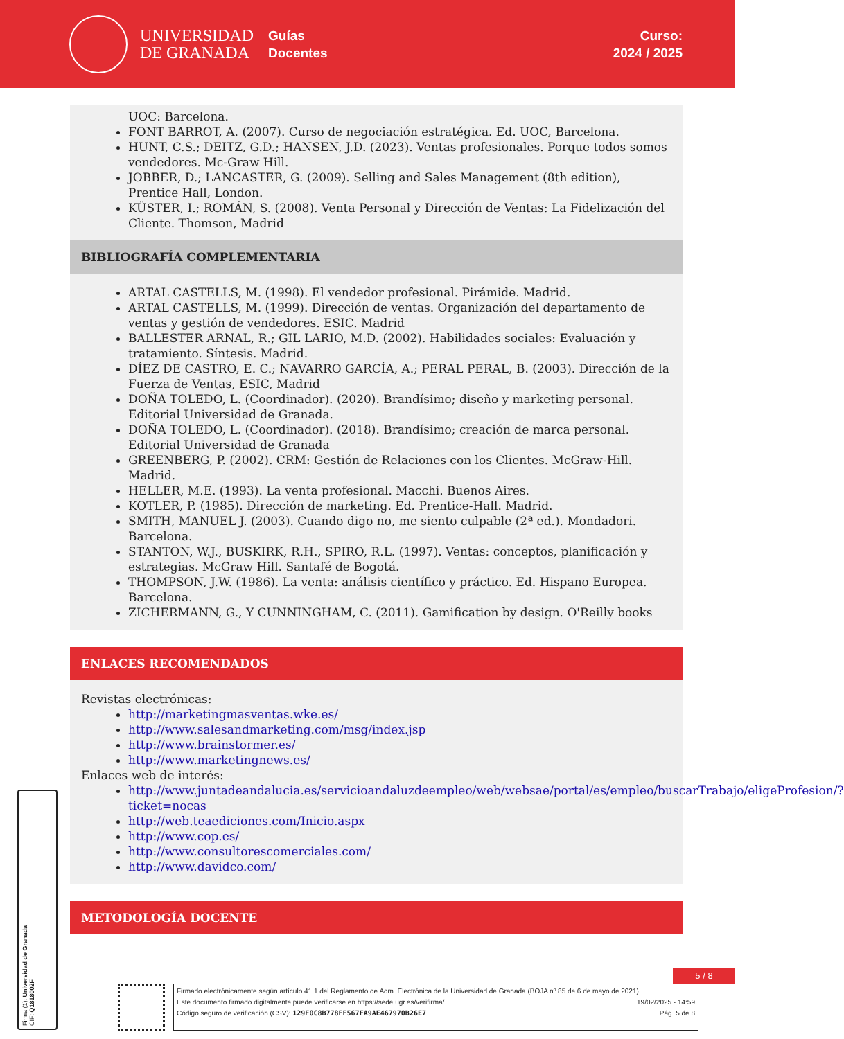UNIVERSIDAD
DE GRANADA
Guías
Docentes
Curso:
2024 / 2025
UOC: Barcelona.
FONT BARROT, A. (2007). Curso de negociación estratégica. Ed. UOC, Barcelona.
HUNT, C.S.; DEITZ, G.D.; HANSEN, J.D. (2023). Ventas profesionales. Porque todos somos vendedores. Mc-Graw Hill.
JOBBER, D.; LANCASTER, G. (2009). Selling and Sales Management (8th edition), Prentice Hall, London.
KÜSTER, I.; ROMÁN, S. (2008). Venta Personal y Dirección de Ventas: La Fidelización del Cliente. Thomson, Madrid
BIBLIOGRAFÍA COMPLEMENTARIA
ARTAL CASTELLS, M. (1998). El vendedor profesional. Pirámide. Madrid.
ARTAL CASTELLS, M. (1999). Dirección de ventas. Organización del departamento de ventas y gestión de vendedores. ESIC. Madrid
BALLESTER ARNAL, R.; GIL LARIO, M.D. (2002). Habilidades sociales: Evaluación y tratamiento. Síntesis. Madrid.
DÍEZ DE CASTRO, E. C.; NAVARRO GARCÍA, A.; PERAL PERAL, B. (2003). Dirección de la Fuerza de Ventas, ESIC, Madrid
DOÑA TOLEDO, L. (Coordinador). (2020). Brandísimo; diseño y marketing personal. Editorial Universidad de Granada.
DOÑA TOLEDO, L. (Coordinador). (2018). Brandísimo; creación de marca personal. Editorial Universidad de Granada
GREENBERG, P. (2002). CRM: Gestión de Relaciones con los Clientes. McGraw-Hill. Madrid.
HELLER, M.E. (1993). La venta profesional. Macchi. Buenos Aires.
KOTLER, P. (1985). Dirección de marketing. Ed. Prentice-Hall. Madrid.
SMITH, MANUEL J. (2003). Cuando digo no, me siento culpable (2ª ed.). Mondadori. Barcelona.
STANTON, W.J., BUSKIRK, R.H., SPIRO, R.L. (1997). Ventas: conceptos, planificación y estrategias. McGraw Hill. Santafé de Bogotá.
THOMPSON, J.W. (1986). La venta: análisis científico y práctico. Ed. Hispano Europea. Barcelona.
ZICHERMANN, G., Y CUNNINGHAM, C. (2011). Gamification by design. O'Reilly books
ENLACES RECOMENDADOS
Revistas electrónicas:
http://marketingmasventas.wke.es/
http://www.salesandmarketing.com/msg/index.jsp
http://www.brainstormer.es/
http://www.marketingnews.es/
Enlaces web de interés:
http://www.juntadeandalucia.es/servicioandaluzdeempleo/web/websae/portal/es/empleo/buscarTrabajo/eligeProfesion/?ticket=nocas
http://web.teaediciones.com/Inicio.aspx
http://www.cop.es/
http://www.consultorescomerciales.com/
http://www.davidco.com/
METODOLOGÍA DOCENTE
Firma (1): Universidad de Granada
CIF: Q1818002F
5 / 8
Firmado electrónicamente según artículo 41.1 del Reglamento de Adm. Electrónica de la Universidad de Granada (BOJA nº 85 de 6 de mayo de 2021)
Este documento firmado digitalmente puede verificarse en https://sede.ugr.es/verifirma/ 19/02/2025 - 14:59
Código seguro de verificación (CSV): 129F0C8B778FF567FA9AE467970B26E7 Pág. 5 de 8